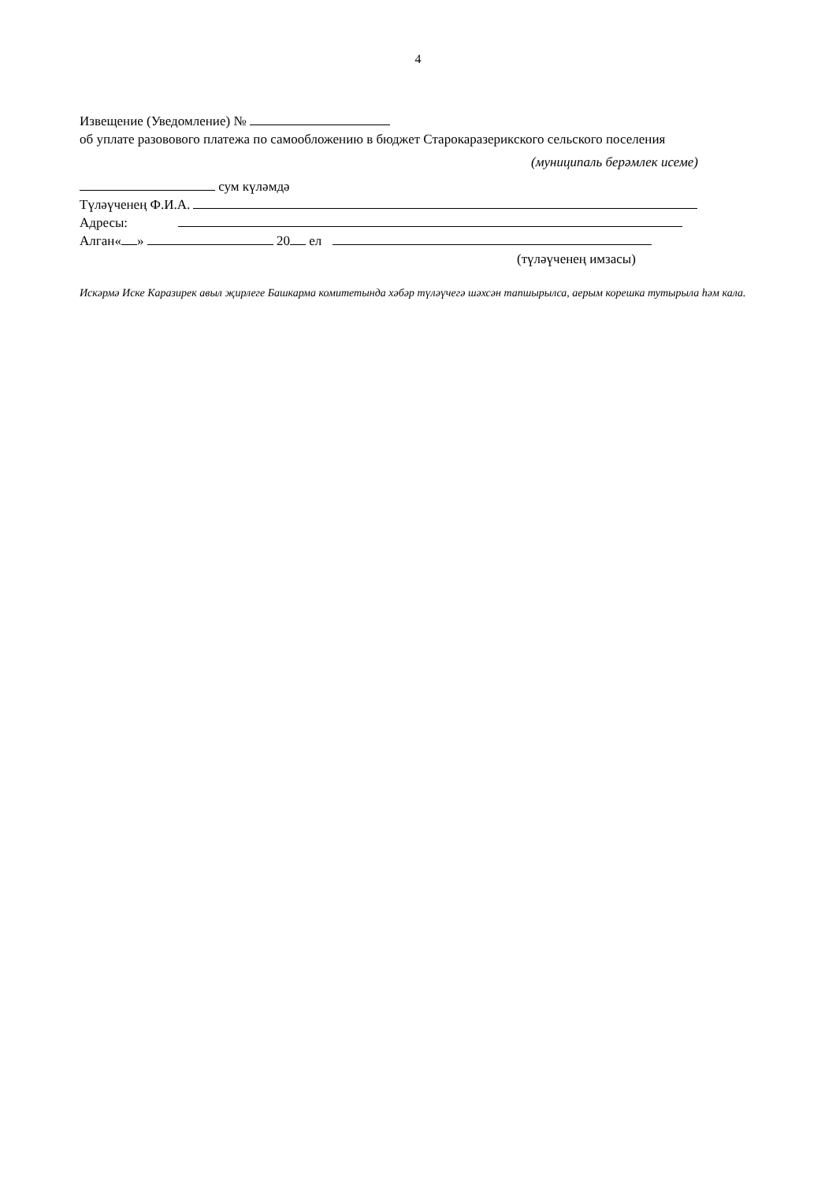4
Извещение (Уведомление) №
об уплате разовового платежа по самообложению в бюджет Старокаразерикского сельского поселения
(муниципаль берәмлек исеме)
сум күләмдә
Түләүченең Ф.И.А.
Адресы:
Алган« » 20 ел
(түләүченең имзасы)
Искәрмә Иске Каразирек авыл җирлеге Башкарма комитетында хәбәр түләүчегә шәхсән тапшырылса, аерым корешка тутырыла һәм кала.